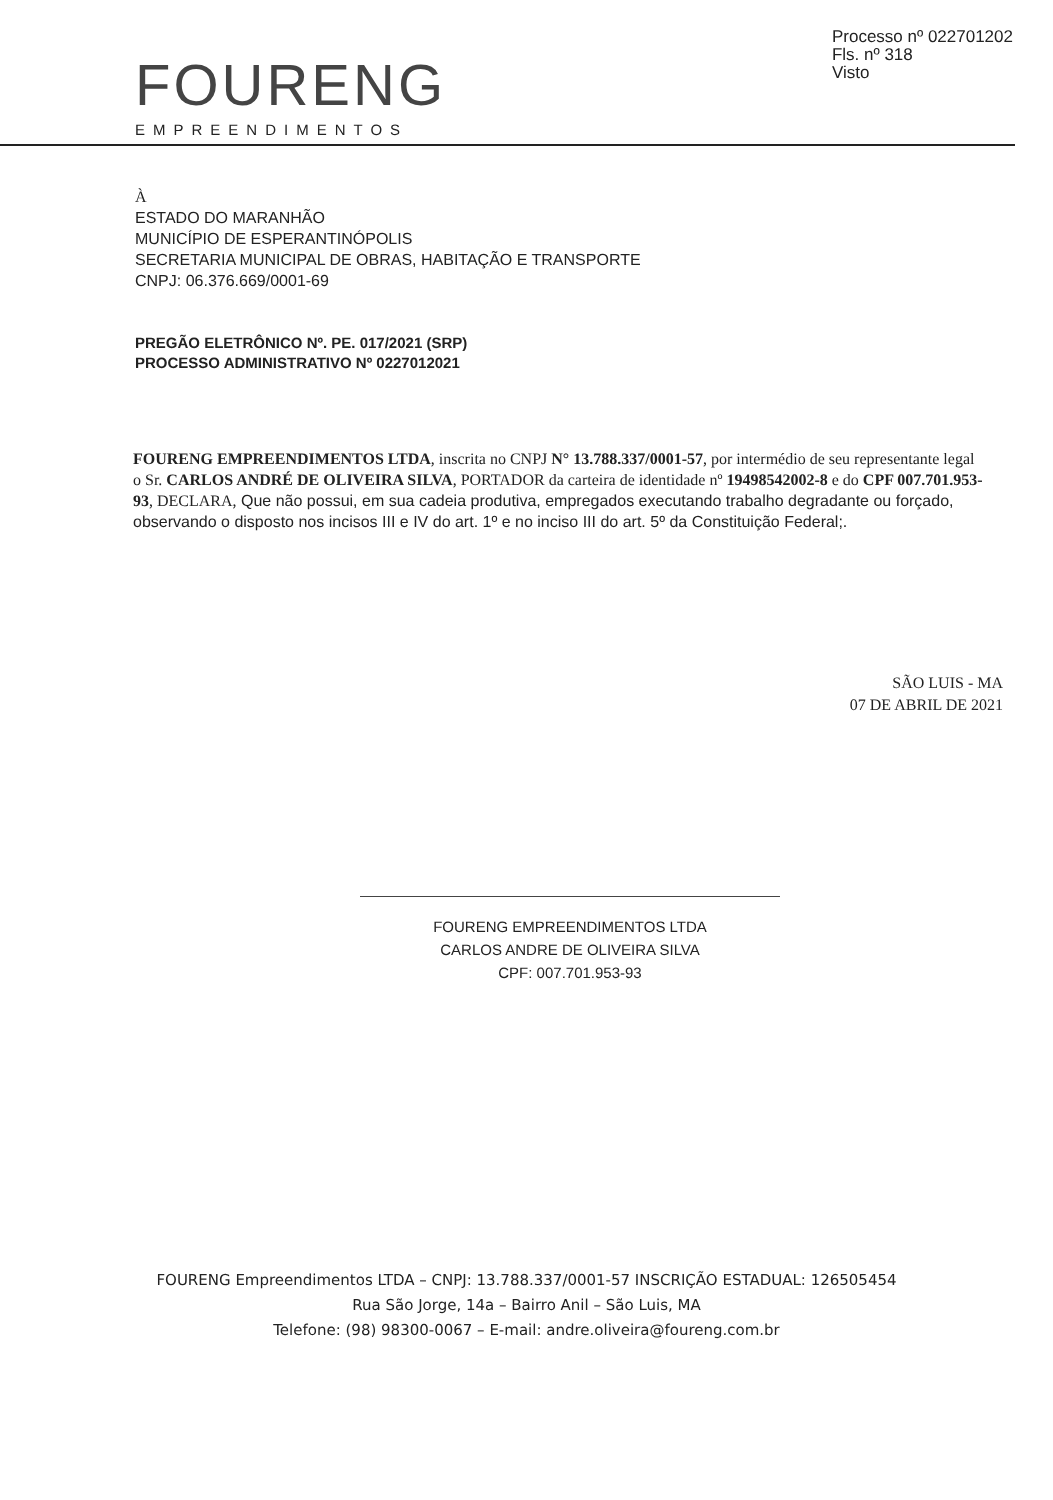Processo nº 022701202
Fls. nº 318
Visto
FOURENG
EMPREENDIMENTOS
À
ESTADO DO MARANHÃO
MUNICÍPIO DE ESPERANTINÓPOLIS
SECRETARIA MUNICIPAL DE OBRAS, HABITAÇÃO E TRANSPORTE
CNPJ: 06.376.669/0001-69
PREGÃO ELETRÔNICO Nº. PE. 017/2021 (SRP)
PROCESSO ADMINISTRATIVO Nº 0227012021
FOURENG EMPREENDIMENTOS LTDA, inscrita no CNPJ N° 13.788.337/0001-57, por intermédio de seu representante legal o Sr. CARLOS ANDRÉ DE OLIVEIRA SILVA, PORTADOR da carteira de identidade nº 19498542002-8 e do CPF 007.701.953-93, DECLARA, Que não possui, em sua cadeia produtiva, empregados executando trabalho degradante ou forçado, observando o disposto nos incisos III e IV do art. 1º e no inciso III do art. 5º da Constituição Federal;.
SÃO LUIS - MA
07 DE ABRIL DE 2021
FOURENG EMPREENDIMENTOS LTDA
CARLOS ANDRE DE OLIVEIRA SILVA
CPF: 007.701.953-93
FOURENG Empreendimentos LTDA – CNPJ: 13.788.337/0001-57 INSCRIÇÃO ESTADUAL: 126505454
Rua São Jorge, 14a – Bairro Anil – São Luis, MA
Telefone: (98) 98300-0067 – E-mail: andre.oliveira@foureng.com.br